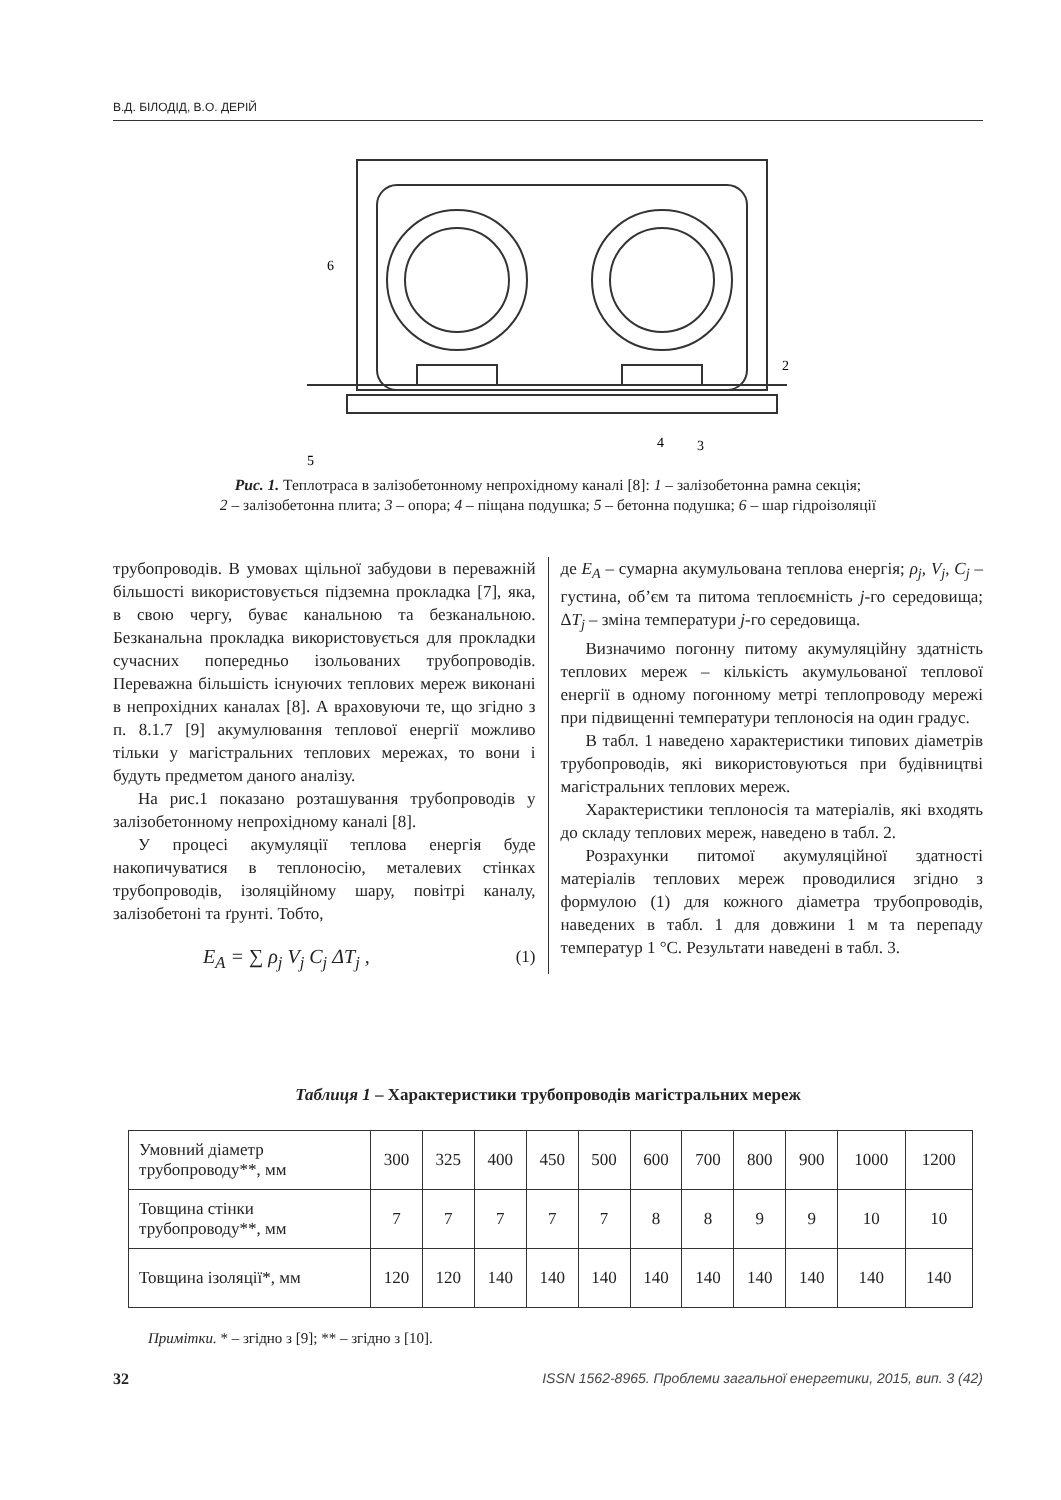В.Д. БІЛОДІД, В.О. ДЕРІЙ
6
2
3
4
5
Рис. 1. Теплотраса в залізобетонному непрохідному каналі [8]: 1 – залізобетонна рамна секція;
2 – залізобетонна плита; 3 – опора; 4 – піщана подушка; 5 – бетонна подушка; 6 – шар гідроізоляції
трубопроводів. В умовах щільної забудови в переважній більшості використовується підземна прокладка [7], яка, в свою чергу, буває канальною та безканальною. Безканальна прокладка використовується для прокладки сучасних попередньо ізольованих трубопроводів. Переважна більшість існуючих теплових мереж виконані в непрохідних каналах [8]. А враховуючи те, що згідно з п. 8.1.7 [9] акумулювання теплової енергії можливо тільки у магістральних теплових мережах, то вони і будуть предметом даного аналізу.
На рис.1 показано розташування трубопроводів у залізобетонному непрохідному каналі [8].
У процесі акумуляції теплова енергія буде накопичуватися в теплоносію, металевих стінках трубопроводів, ізоляційному шару, повітрі каналу, залізобетоні та ґрунті. Тобто,
E<sub>A</sub> = ∑ ρ<sub>j</sub> V<sub>j</sub> C<sub>j</sub> ΔT<sub>j</sub> , (1)
де E<sub>A</sub> – сумарна акумульована теплова енергія; ρ<sub>j</sub>, V<sub>j</sub>, C<sub>j</sub> – густина, об’єм та питома теплоємність j-го середовища; ΔT<sub>j</sub> – зміна температури j-го середовища.
Визначимо погонну питому акумуляційну здатність теплових мереж – кількість акумульованої теплової енергії в одному погонному метрі теплопроводу мережі при підвищенні температури теплоносія на один градус.
В табл. 1 наведено характеристики типових діаметрів трубопроводів, які використовуються при будівництві магістральних теплових мереж.
Характеристики теплоносія та матеріалів, які входять до складу теплових мереж, наведено в табл. 2.
Розрахунки питомої акумуляційної здатності матеріалів теплових мереж проводилися згідно з формулою (1) для кожного діаметра трубопроводів, наведених в табл. 1 для довжини 1 м та перепаду температур 1 °С. Результати наведені в табл. 3.
Таблиця 1 – Характеристики трубопроводів магістральних мереж
| Умовний діаметр трубопроводу**, мм | 300 | 325 | 400 | 450 | 500 | 600 | 700 | 800 | 900 | 1000 | 1200 |
| Товщина стінки трубопроводу**, мм | 7 | 7 | 7 | 7 | 7 | 8 | 8 | 9 | 9 | 10 | 10 |
| Товщина ізоляції*, мм | 120 | 120 | 140 | 140 | 140 | 140 | 140 | 140 | 140 | 140 | 140 |
Примітки. * – згідно з [9]; ** – згідно з [10].
32 ISSN 1562-8965. Проблеми загальної енергетики, 2015, вип. 3 (42)